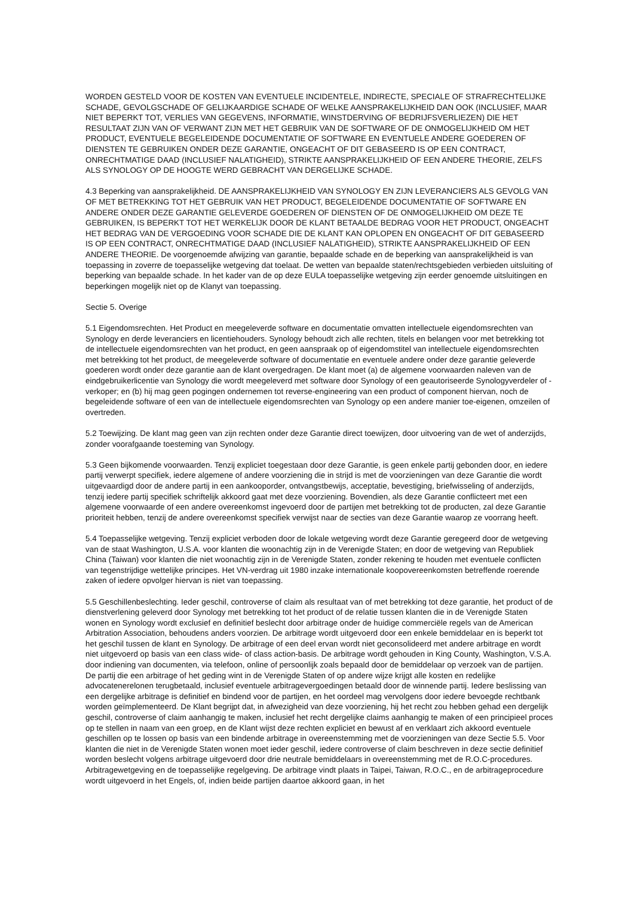WORDEN GESTELD VOOR DE KOSTEN VAN EVENTUELE INCIDENTELE, INDIRECTE, SPECIALE OF STRAFRECHTELIJKE SCHADE, GEVOLGSCHADE OF GELIJKAARDIGE SCHADE OF WELKE AANSPRAKELIJKHEID DAN OOK (INCLUSIEF, MAAR NIET BEPERKT TOT, VERLIES VAN GEGEVENS, INFORMATIE, WINSTDERVING OF BEDRIJFSVERLIEZEN) DIE HET RESULTAAT ZIJN VAN OF VERWANT ZIJN MET HET GEBRUIK VAN DE SOFTWARE OF DE ONMOGELIJKHEID OM HET PRODUCT, EVENTUELE BEGELEIDENDE DOCUMENTATIE OF SOFTWARE EN EVENTUELE ANDERE GOEDEREN OF DIENSTEN TE GEBRUIKEN ONDER DEZE GARANTIE, ONGEACHT OF DIT GEBASEERD IS OP EEN CONTRACT, ONRECHTMATIGE DAAD (INCLUSIEF NALATIGHEID), STRIKTE AANSPRAKELIJKHEID OF EEN ANDERE THEORIE, ZELFS ALS SYNOLOGY OP DE HOOGTE WERD GEBRACHT VAN DERGELIJKE SCHADE.
4.3 Beperking van aansprakelijkheid. DE AANSPRAKELIJKHEID VAN SYNOLOGY EN ZIJN LEVERANCIERS ALS GEVOLG VAN OF MET BETREKKING TOT HET GEBRUIK VAN HET PRODUCT, BEGELEIDENDE DOCUMENTATIE OF SOFTWARE EN ANDERE ONDER DEZE GARANTIE GELEVERDE GOEDEREN OF DIENSTEN OF DE ONMOGELIJKHEID OM DEZE TE GEBRUIKEN, IS BEPERKT TOT HET WERKELIJK DOOR DE KLANT BETAALDE BEDRAG VOOR HET PRODUCT, ONGEACHT HET BEDRAG VAN DE VERGOEDING VOOR SCHADE DIE DE KLANT KAN OPLOPEN EN ONGEACHT OF DIT GEBASEERD IS OP EEN CONTRACT, ONRECHTMATIGE DAAD (INCLUSIEF NALATIGHEID), STRIKTE AANSPRAKELIJKHEID OF EEN ANDERE THEORIE. De voorgenoemde afwijzing van garantie, bepaalde schade en de beperking van aansprakelijkheid is van toepassing in zoverre de toepasselijke wetgeving dat toelaat. De wetten van bepaalde staten/rechtsgebieden verbieden uitsluiting of beperking van bepaalde schade. In het kader van de op deze EULA toepasselijke wetgeving zijn eerder genoemde uitsluitingen en beperkingen mogelijk niet op de Klanyt van toepassing.
Sectie 5. Overige
5.1 Eigendomsrechten. Het Product en meegeleverde software en documentatie omvatten intellectuele eigendomsrechten van Synology en derde leveranciers en licentiehouders. Synology behoudt zich alle rechten, titels en belangen voor met betrekking tot de intellectuele eigendomsrechten van het product, en geen aanspraak op of eigendomstitel van intellectuele eigendomsrechten met betrekking tot het product, de meegeleverde software of documentatie en eventuele andere onder deze garantie geleverde goederen wordt onder deze garantie aan de klant overgedragen. De klant moet (a) de algemene voorwaarden naleven van de eindgebruikerlicentie van Synology die wordt meegeleverd met software door Synology of een geautoriseerde Synologyverdeler of -verkoper; en (b) hij mag geen pogingen ondernemen tot reverse-engineering van een product of component hiervan, noch de begeleidende software of een van de intellectuele eigendomsrechten van Synology op een andere manier toe-eigenen, omzeilen of overtreden.
5.2 Toewijzing. De klant mag geen van zijn rechten onder deze Garantie direct toewijzen, door uitvoering van de wet of anderzijds, zonder voorafgaande toesteming van Synology.
5.3 Geen bijkomende voorwaarden. Tenzij expliciet toegestaan door deze Garantie, is geen enkele partij gebonden door, en iedere partij verwerpt specifiek, iedere algemene of andere voorziening die in strijd is met de voorzieningen van deze Garantie die wordt uitgevaardigd door de andere partij in een aankooporder, ontvangstbewijs, acceptatie, bevestiging, briefwisseling of anderzijds, tenzij iedere partij specifiek schriftelijk akkoord gaat met deze voorziening. Bovendien, als deze Garantie conflicteert met een algemene voorwaarde of een andere overeenkomst ingevoerd door de partijen met betrekking tot de producten, zal deze Garantie prioriteit hebben, tenzij de andere overeenkomst specifiek verwijst naar de secties van deze Garantie waarop ze voorrang heeft.
5.4 Toepasselijke wetgeving. Tenzij expliciet verboden door de lokale wetgeving wordt deze Garantie geregeerd door de wetgeving van de staat Washington, U.S.A. voor klanten die woonachtig zijn in de Verenigde Staten; en door de wetgeving van Republiek China (Taiwan) voor klanten die niet woonachtig zijn in de Verenigde Staten, zonder rekening te houden met eventuele conflicten van tegenstrijdige wettelijke principes. Het VN-verdrag uit 1980 inzake internationale koopovereenkomsten betreffende roerende zaken of iedere opvolger hiervan is niet van toepassing.
5.5 Geschillenbeslechting. Ieder geschil, controverse of claim als resultaat van of met betrekking tot deze garantie, het product of de dienstverlening geleverd door Synology met betrekking tot het product of de relatie tussen klanten die in de Verenigde Staten wonen en Synology wordt exclusief en definitief beslecht door arbitrage onder de huidige commerciële regels van de American Arbitration Association, behoudens anders voorzien. De arbitrage wordt uitgevoerd door een enkele bemiddelaar en is beperkt tot het geschil tussen de klant en Synology. De arbitrage of een deel ervan wordt niet geconsolideerd met andere arbitrage en wordt niet uitgevoerd op basis van een class wide- of class action-basis. De arbitrage wordt gehouden in King County, Washington, V.S.A. door indiening van documenten, via telefoon, online of persoonlijk zoals bepaald door de bemiddelaar op verzoek van de partijen. De partij die een arbitrage of het geding wint in de Verenigde Staten of op andere wijze krijgt alle kosten en redelijke advocatenerelonen terugbetaald, inclusief eventuele arbitragevergoedingen betaald door de winnende partij. Iedere beslissing van een dergelijke arbitrage is definitief en bindend voor de partijen, en het oordeel mag vervolgens door iedere bevoegde rechtbank worden geïmplementeerd. De Klant begrijpt dat, in afwezigheid van deze voorziening, hij het recht zou hebben gehad een dergelijk geschil, controverse of claim aanhangig te maken, inclusief het recht dergelijke claims aanhangig te maken of een principieel proces op te stellen in naam van een groep, en de Klant wijst deze rechten expliciet en bewust af en verklaart zich akkoord eventuele geschillen op te lossen op basis van een bindende arbitrage in overeenstemming met de voorzieningen van deze Sectie 5.5. Voor klanten die niet in de Verenigde Staten wonen moet ieder geschil, iedere controverse of claim beschreven in deze sectie definitief worden beslecht volgens arbitrage uitgevoerd door drie neutrale bemiddelaars in overeenstemming met de R.O.C-procedures. Arbitragewetgeving en de toepasselijke regelgeving. De arbitrage vindt plaats in Taipei, Taiwan, R.O.C., en de arbitrageprocedure wordt uitgevoerd in het Engels, of, indien beide partijen daartoe akkoord gaan, in het